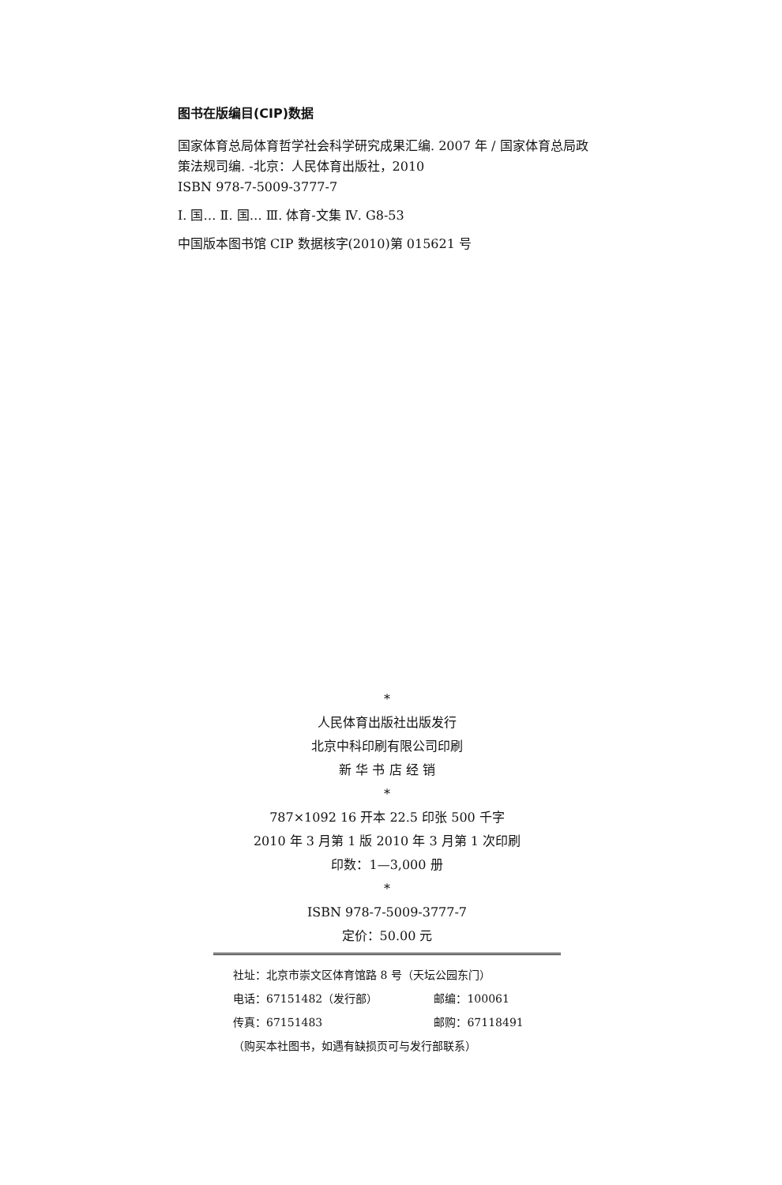图书在版编目(CIP)数据
国家体育总局体育哲学社会科学研究成果汇编. 2007 年 / 国家体育总局政策法规司编. -北京：人民体育出版社，2010
ISBN 978-7-5009-3777-7
Ⅰ. 国… Ⅱ. 国… Ⅲ. 体育-文集 Ⅳ. G8-53
中国版本图书馆 CIP 数据核字(2010)第 015621 号
*
人民体育出版社出版发行
北京中科印刷有限公司印刷
新 华 书 店 经 销
*
787×1092 16 开本 22.5 印张 500 千字
2010 年 3 月第 1 版 2010 年 3 月第 1 次印刷
印数：1—3,000 册
*
ISBN 978-7-5009-3777-7
定价：50.00 元
社址：北京市崇文区体育馆路 8 号（天坛公园东门）
电话：67151482（发行部） 邮编：100061
传真：67151483 邮购：67118491
（购买本社图书，如遇有缺损页可与发行部联系）